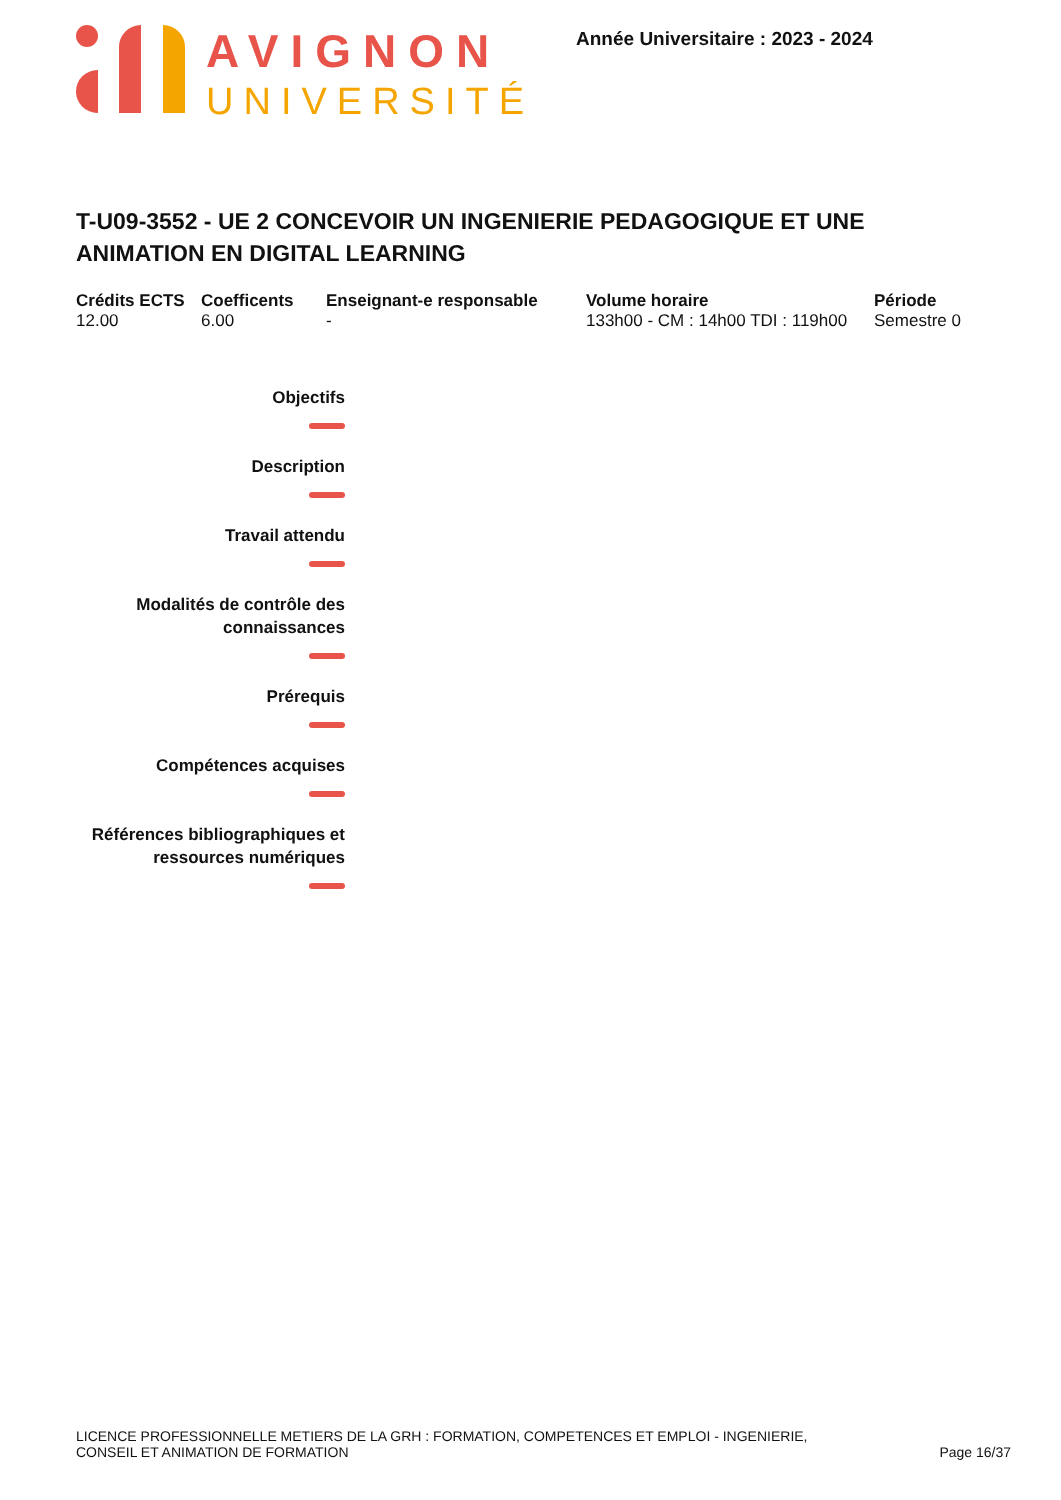AVIGNON
UNIVERSITÉ
Année Universitaire : 2023 - 2024
T-U09-3552 - UE 2 CONCEVOIR UN INGENIERIE PEDAGOGIQUE ET UNE ANIMATION EN DIGITAL LEARNING
Crédits ECTS
12.00
Coefficents
6.00
Enseignant-e responsable
-
Volume horaire
133h00 - CM : 14h00 TDI : 119h00
Période
Semestre 0
Objectifs
Description
Travail attendu
Modalités de contrôle des
connaissances
Prérequis
Compétences acquises
Références bibliographiques et
ressources numériques
LICENCE PROFESSIONNELLE METIERS DE LA GRH : FORMATION, COMPETENCES ET EMPLOI - INGENIERIE,
CONSEIL ET ANIMATION DE FORMATION
Page 16/37